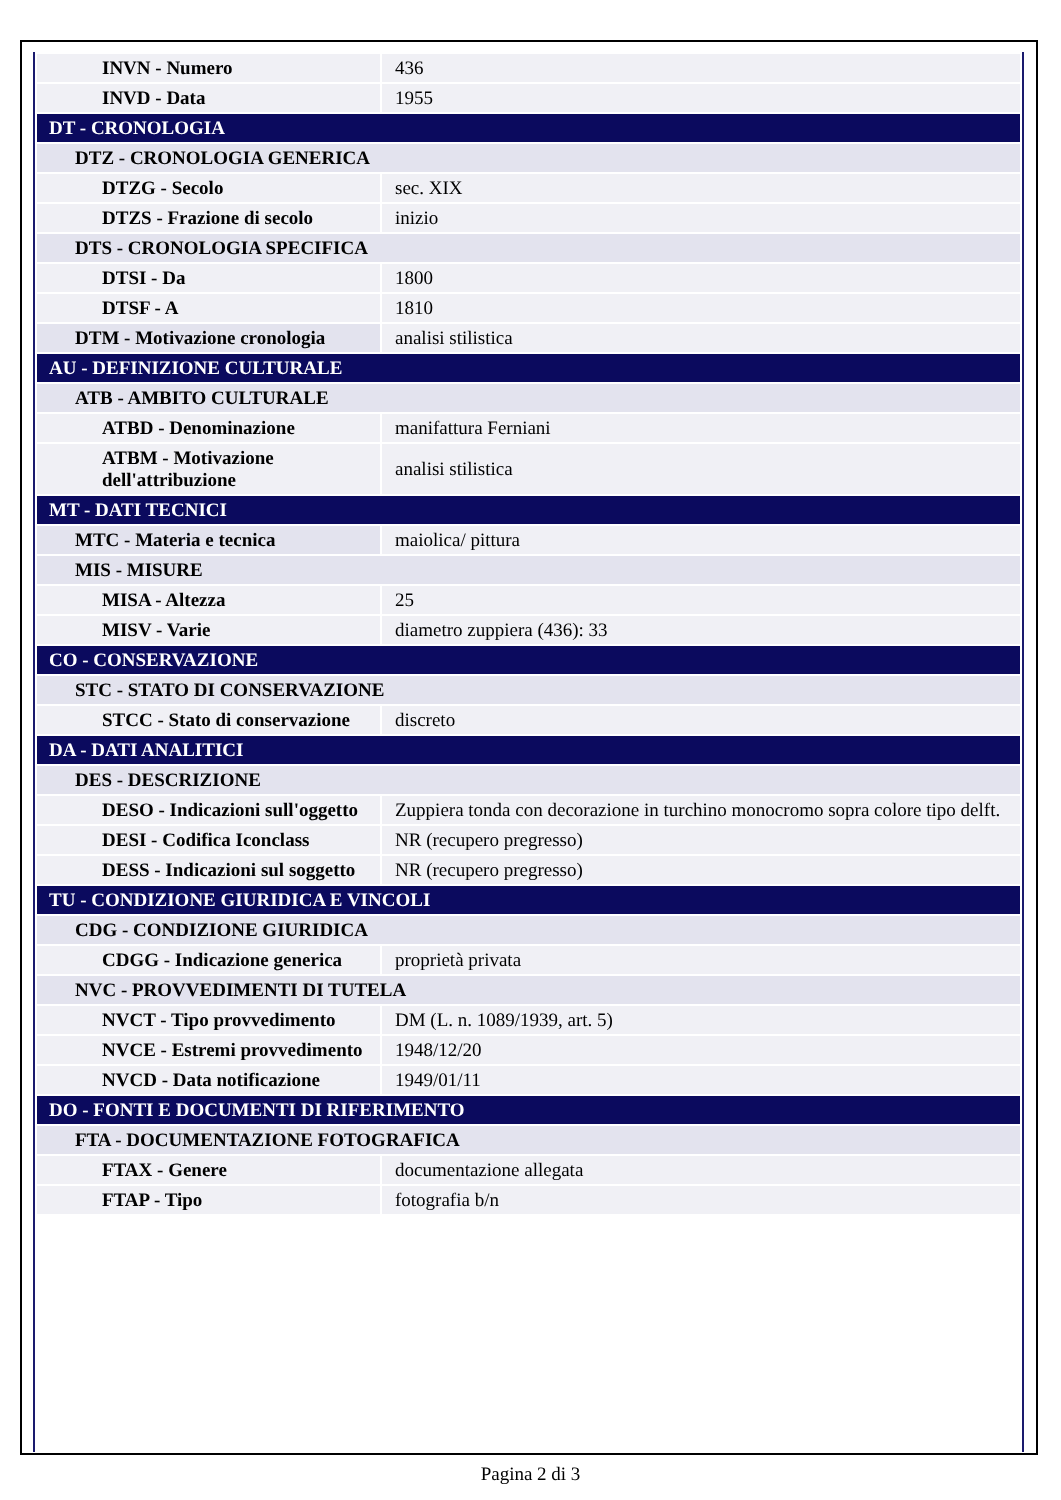| INVN - Numero | 436 |
| INVD - Data | 1955 |
| DT - CRONOLOGIA | |
| DTZ - CRONOLOGIA GENERICA | |
| DTZG - Secolo | sec. XIX |
| DTZS - Frazione di secolo | inizio |
| DTS - CRONOLOGIA SPECIFICA | |
| DTSI - Da | 1800 |
| DTSF - A | 1810 |
| DTM - Motivazione cronologia | analisi stilistica |
| AU - DEFINIZIONE CULTURALE | |
| ATB - AMBITO CULTURALE | |
| ATBD - Denominazione | manifattura Ferniani |
| ATBM - Motivazione dell'attribuzione | analisi stilistica |
| MT - DATI TECNICI | |
| MTC - Materia e tecnica | maiolica/ pittura |
| MIS - MISURE | |
| MISA - Altezza | 25 |
| MISV - Varie | diametro zuppiera (436): 33 |
| CO - CONSERVAZIONE | |
| STC - STATO DI CONSERVAZIONE | |
| STCC - Stato di conservazione | discreto |
| DA - DATI ANALITICI | |
| DES - DESCRIZIONE | |
| DESO - Indicazioni sull'oggetto | Zuppiera tonda con decorazione in turchino monocromo sopra colore tipo delft. |
| DESI - Codifica Iconclass | NR (recupero pregresso) |
| DESS - Indicazioni sul soggetto | NR (recupero pregresso) |
| TU - CONDIZIONE GIURIDICA E VINCOLI | |
| CDG - CONDIZIONE GIURIDICA | |
| CDGG - Indicazione generica | proprietà privata |
| NVC - PROVVEDIMENTI DI TUTELA | |
| NVCT - Tipo provvedimento | DM (L. n. 1089/1939, art. 5) |
| NVCE - Estremi provvedimento | 1948/12/20 |
| NVCD - Data notificazione | 1949/01/11 |
| DO - FONTI E DOCUMENTI DI RIFERIMENTO | |
| FTA - DOCUMENTAZIONE FOTOGRAFICA | |
| FTAX - Genere | documentazione allegata |
| FTAP - Tipo | fotografia b/n |
Pagina 2 di 3